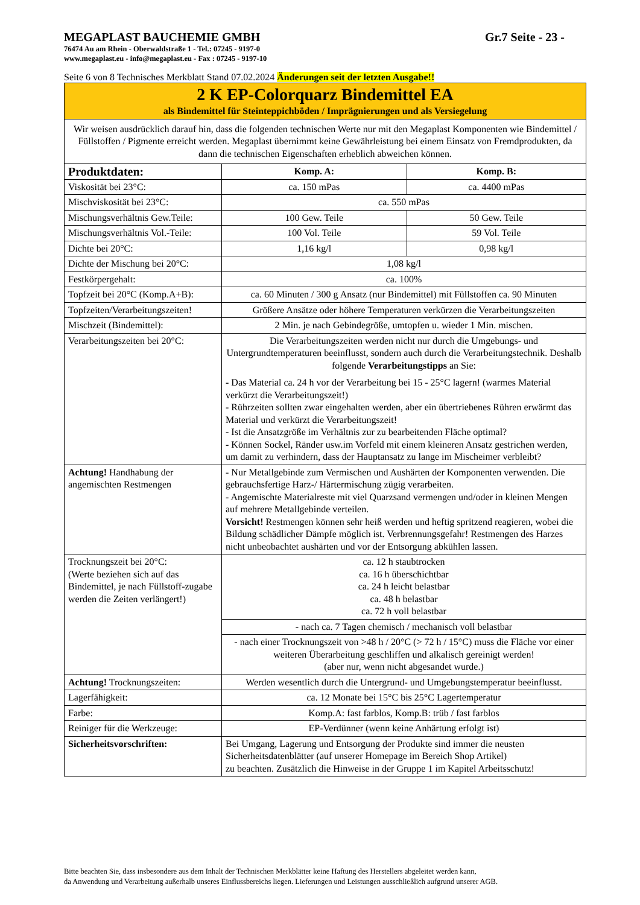MEGAPLAST BAUCHEMIE GMBH Gr.7 Seite - 23 -
76474 Au am Rhein - Oberwaldstraße 1 - Tel.: 07245 - 9197-0
www.megaplast.eu - info@megaplast.eu - Fax : 07245 - 9197-10
Seite 6 von 8 Technisches Merkblatt Stand 07.02.2024 Änderungen seit der letzten Ausgabe!!
| 2 K EP-Colorquarz Bindemittel EA als Bindemittel für Steinteppichböden / Imprägnierungen und als Versiegelung | | |
| Wir weisen ausdrücklich darauf hin, dass die folgenden technischen Werte nur mit den Megaplast Komponenten wie Bindemittel / Füllstoffen / Pigmente erreicht werden. Megaplast übernimmt keine Gewährleistung bei einem Einsatz von Fremdprodukten, da dann die technischen Eigenschaften erheblich abweichen können. | | |
| Produktdaten: | Komp. A: | Komp. B: |
| Viskosität bei 23°C: | ca. 150 mPas | ca. 4400 mPas |
| Mischviskosität bei 23°C: | ca. 550 mPas | |
| Mischungsverhältnis Gew.Teile: | 100 Gew. Teile | 50 Gew. Teile |
| Mischungsverhältnis Vol.-Teile: | 100 Vol. Teile | 59 Vol. Teile |
| Dichte bei 20°C: | 1,16 kg/l | 0,98 kg/l |
| Dichte der Mischung bei 20°C: | 1,08 kg/l | |
| Festkörpergehalt: | ca. 100% | |
| Topfzeit bei 20°C (Komp.A+B): | ca. 60 Minuten / 300 g Ansatz (nur Bindemittel) mit Füllstoffen ca. 90 Minuten | |
| Topfzeiten/Verarbeitungszeiten! | Größere Ansätze oder höhere Temperaturen verkürzen die Verarbeitungszeiten | |
| Mischzeit (Bindemittel): | 2 Min. je nach Gebindegröße, umtopfen u. wieder 1 Min. mischen. | |
| Verarbeitungszeiten bei 20°C: | Die Verarbeitungszeiten werden nicht nur durch die Umgebungs- und Untergrundtemperaturen beeinflusst, sondern auch durch die Verarbeitungstechnik. Deshalb folgende Verarbeitungstipps an Sie: - Das Material ca. 24 h vor der Verarbeitung bei 15 - 25°C lagern! (warmes Material verkürzt die Verarbeitungszeit!) - Rührzeiten sollten zwar eingehalten werden, aber ein übertriebenes Rühren erwärmt das Material und verkürzt die Verarbeitungszeit! - Ist die Ansatzgröße im Verhältnis zur zu bearbeitenden Fläche optimal? - Können Sockel, Ränder usw.im Vorfeld mit einem kleineren Ansatz gestrichen werden, um damit zu verhindern, dass der Hauptansatz zu lange im Mischeimer verbleibt? | |
| Achtung! Handhabung der angemischten Restmengen | - Nur Metallgebinde zum Vermischen und Aushärten der Komponenten verwenden. Die gebrauchsfertige Harz-/ Härtermischung zügig verarbeiten. - Angemischte Materialreste mit viel Quarzsand vermengen und/oder in kleinen Mengen auf mehrere Metallgebinde verteilen. Vorsicht! Restmengen können sehr heiß werden und heftig spritzend reagieren, wobei die Bildung schädlicher Dämpfe möglich ist. Verbrennungsgefahr! Restmengen des Harzes nicht unbeobachtet aushärten und vor der Entsorgung abkühlen lassen. | |
| Trocknungszeit bei 20°C: (Werte beziehen sich auf das Bindemittel, je nach Füllstoff-zugabe werden die Zeiten verlängert!) | ca. 12 h staubtrocken ca. 16 h überschichtbar ca. 24 h leicht belastbar ca. 48 h belastbar ca. 72 h voll belastbar | |
| | - nach ca. 7 Tagen chemisch / mechanisch voll belastbar | |
| | - nach einer Trocknungszeit von >48 h / 20°C (> 72 h / 15°C) muss die Fläche vor einer weiteren Überarbeitung geschliffen und alkalisch gereinigt werden! (aber nur, wenn nicht abgesandet wurde.) | |
| Achtung! Trocknungszeiten: | Werden wesentlich durch die Untergrund- und Umgebungstemperatur beeinflusst. | |
| Lagerfähigkeit: | ca. 12 Monate bei 15°C bis 25°C Lagertemperatur | |
| Farbe: | Komp.A: fast farblos, Komp.B: trüb / fast farblos | |
| Reiniger für die Werkzeuge: | EP-Verdünner (wenn keine Anhärtung erfolgt ist) | |
| Sicherheitsvorschriften: | Bei Umgang, Lagerung und Entsorgung der Produkte sind immer die neusten Sicherheitsdatenblätter (auf unserer Homepage im Bereich Shop Artikel) zu beachten. Zusätzlich die Hinweise in der Gruppe 1 im Kapitel Arbeitsschutz! | |
Bitte beachten Sie, dass insbesondere aus dem Inhalt der Technischen Merkblätter keine Haftung des Herstellers abgeleitet werden kann,
da Anwendung und Verarbeitung außerhalb unseres Einflussbereichs liegen. Lieferungen und Leistungen ausschließlich aufgrund unserer AGB.